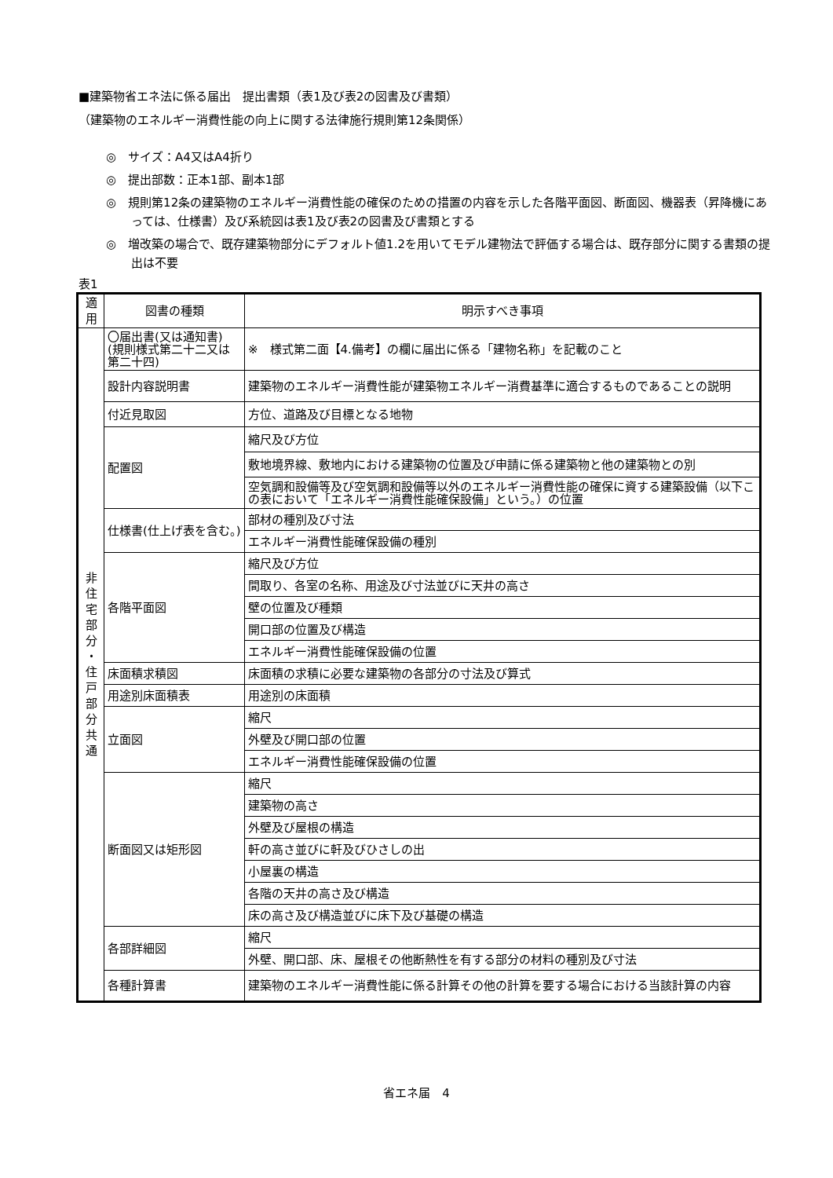■建築物省エネ法に係る届出　提出書類（表1及び表2の図書及び書類）
（建築物のエネルギー消費性能の向上に関する法律施行規則第12条関係）
◎　サイズ：A4又はA4折り
◎　提出部数：正本1部、副本1部
◎　規則第12条の建築物のエネルギー消費性能の確保のための措置の内容を示した各階平面図、断面図、機器表（昇降機にあっては、仕様書）及び系統図は表1及び表2の図書及び書類とする
◎　増改築の場合で、既存建築物部分にデフォルト値1.2を用いてモデル建物法で評価する場合は、既存部分に関する書類の提出は不要
表1
| 適用 | 図書の種類 | 明示すべき事項 |
| --- | --- | --- |
| 非 住 宅 部 分 ・ 住 戸 部 分 共 通 | 〇届出書(又は通知書) (規則様式第二十二又は第二十四) | ※ 様式第二面【4.備考】の欄に届出に係る「建物名称」を記載のこと |
| | 設計内容説明書 | 建築物のエネルギー消費性能が建築物エネルギー消費基準に適合するものであることの説明 |
| | 付近見取図 | 方位、道路及び目標となる地物 |
| | 配置図 | 縮尺及び方位 |
| | | 敷地境界線、敷地内における建築物の位置及び申請に係る建築物と他の建築物との別 |
| | | 空気調和設備等及び空気調和設備等以外のエネルギー消費性能の確保に資する建築設備（以下この表において「エネルギー消費性能確保設備」という。）の位置 |
| | 仕様書(仕上げ表を含む。) | 部材の種別及び寸法 |
| | | エネルギー消費性能確保設備の種別 |
| | 各階平面図 | 縮尺及び方位 |
| | | 間取り、各室の名称、用途及び寸法並びに天井の高さ |
| | | 壁の位置及び種類 |
| | | 開口部の位置及び構造 |
| | | エネルギー消費性能確保設備の位置 |
| | 床面積求積図 | 床面積の求積に必要な建築物の各部分の寸法及び算式 |
| | 用途別床面積表 | 用途別の床面積 |
| | 立面図 | 縮尺 |
| | | 外壁及び開口部の位置 |
| | | エネルギー消費性能確保設備の位置 |
| | 断面図又は矩形図 | 縮尺 |
| | | 建築物の高さ |
| | | 外壁及び屋根の構造 |
| | | 軒の高さ並びに軒及びひさしの出 |
| | | 小屋裏の構造 |
| | | 各階の天井の高さ及び構造 |
| | | 床の高さ及び構造並びに床下及び基礎の構造 |
| | 各部詳細図 | 縮尺 |
| | | 外壁、開口部、床、屋根その他断熱性を有する部分の材料の種別及び寸法 |
| | 各種計算書 | 建築物のエネルギー消費性能に係る計算その他の計算を要する場合における当該計算の内容 |
省エネ届　4